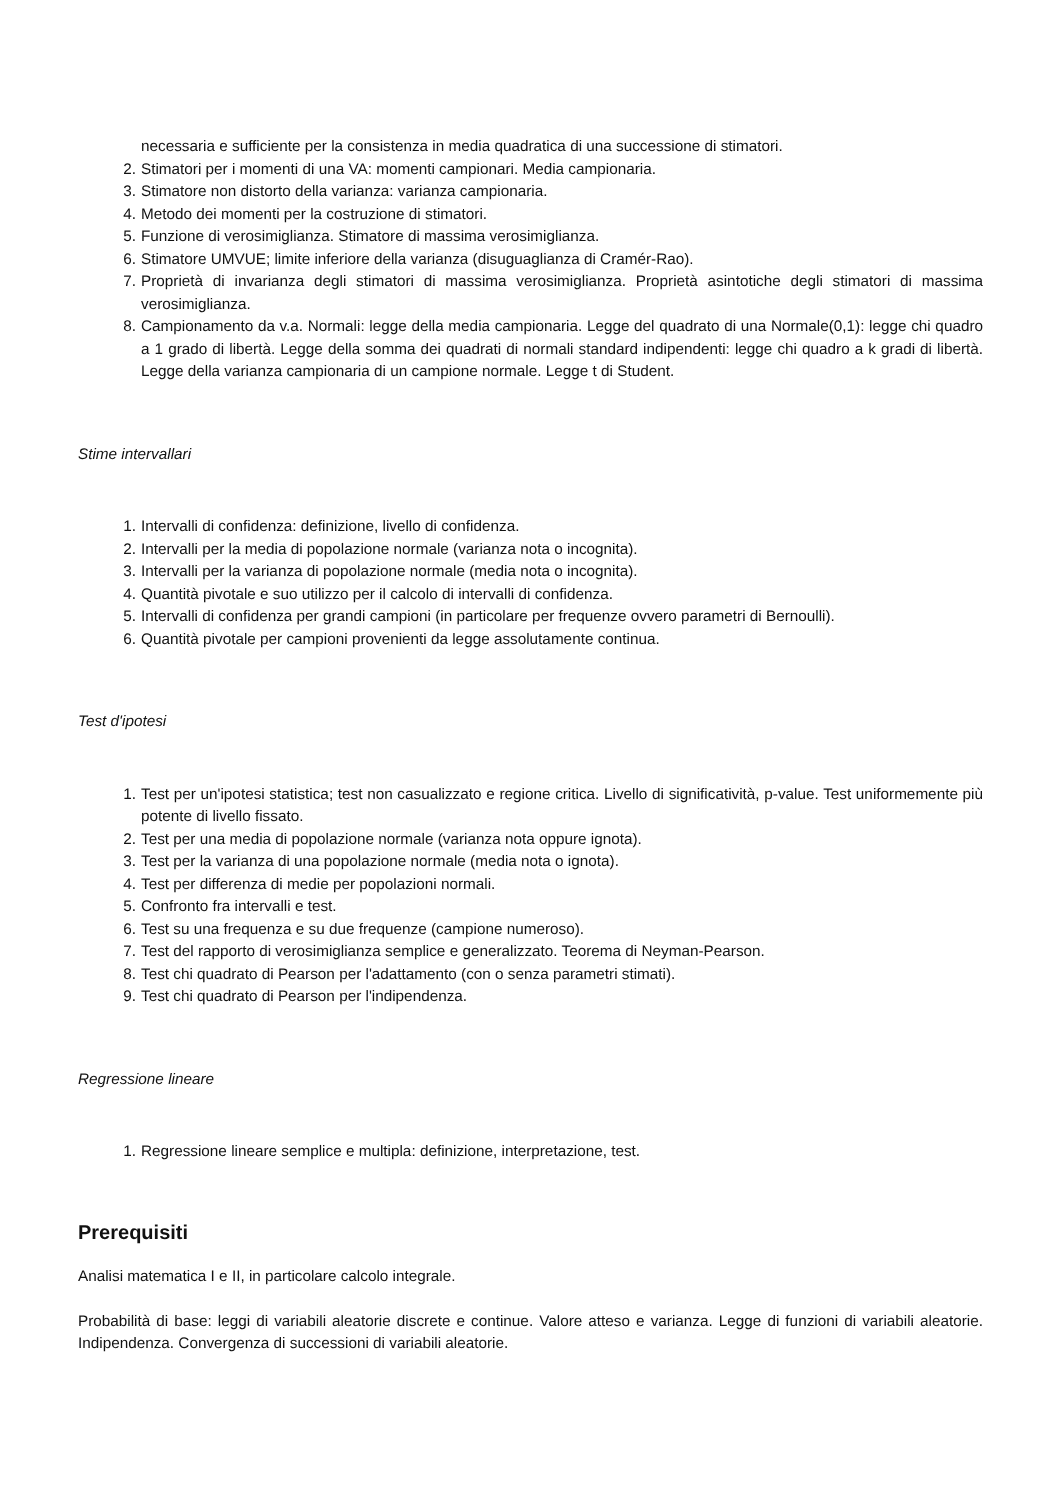necessaria e sufficiente per la consistenza in media quadratica di una successione di stimatori.
2. Stimatori per i momenti di una VA: momenti campionari. Media campionaria.
3. Stimatore non distorto della varianza: varianza campionaria.
4. Metodo dei momenti per la costruzione di stimatori.
5. Funzione di verosimiglianza. Stimatore di massima verosimiglianza.
6. Stimatore UMVUE; limite inferiore della varianza (disuguaglianza di Cramér-Rao).
7. Proprietà di invarianza degli stimatori di massima verosimiglianza. Proprietà asintotiche degli stimatori di massima verosimiglianza.
8. Campionamento da v.a. Normali: legge della media campionaria. Legge del quadrato di una Normale(0,1): legge chi quadro a 1 grado di libertà. Legge della somma dei quadrati di normali standard indipendenti: legge chi quadro a k gradi di libertà. Legge della varianza campionaria di un campione normale. Legge t di Student.
Stime intervallari
1. Intervalli di confidenza: definizione, livello di confidenza.
2. Intervalli per la media di popolazione normale (varianza nota o incognita).
3. Intervalli per la varianza di popolazione normale (media nota o incognita).
4. Quantità pivotale e suo utilizzo per il calcolo di intervalli di confidenza.
5. Intervalli di confidenza per grandi campioni (in particolare per frequenze ovvero parametri di Bernoulli).
6. Quantità pivotale per campioni provenienti da legge assolutamente continua.
Test d'ipotesi
1. Test per un'ipotesi statistica; test non casualizzato e regione critica. Livello di significatività, p-value. Test uniformemente più potente di livello fissato.
2. Test per una media di popolazione normale (varianza nota oppure ignota).
3. Test per la varianza di una popolazione normale (media nota o ignota).
4. Test per differenza di medie per popolazioni normali.
5. Confronto fra intervalli e test.
6. Test su una frequenza e su due frequenze (campione numeroso).
7. Test del rapporto di verosimiglianza semplice e generalizzato. Teorema di Neyman-Pearson.
8. Test chi quadrato di Pearson per l'adattamento (con o senza parametri stimati).
9. Test chi quadrato di Pearson per l'indipendenza.
Regressione lineare
1. Regressione lineare semplice e multipla: definizione, interpretazione, test.
Prerequisiti
Analisi matematica I e II, in particolare calcolo integrale.
Probabilità di base: leggi di variabili aleatorie discrete e continue. Valore atteso e varianza. Legge di funzioni di variabili aleatorie. Indipendenza. Convergenza di successioni di variabili aleatorie.